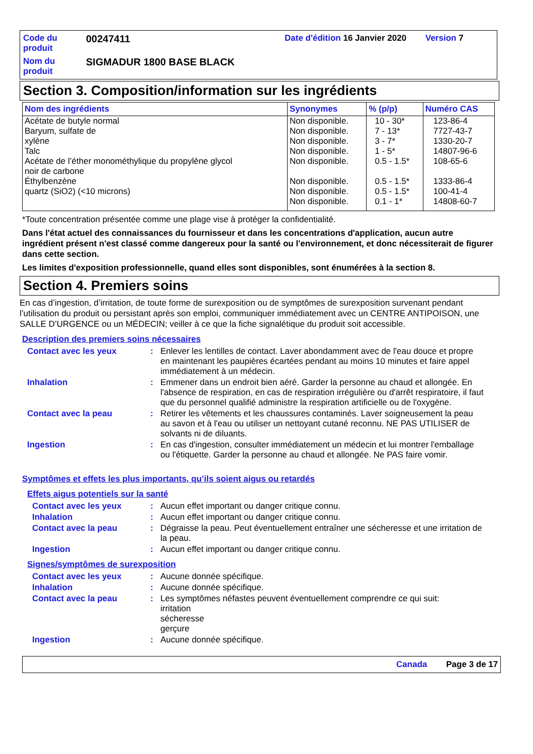Code du produit
00247411
Date d'édition 16 Janvier 2020
Version 7
Nom du produit
SIGMADUR 1800 BASE BLACK
Section 3. Composition/information sur les ingrédients
| Nom des ingrédients | Synonymes | % (p/p) | Numéro CAS |
| --- | --- | --- | --- |
| Acétate de butyle normal Baryum, sulfate de xylène Talc Acétate de l’éther monométhylique du propylène glycol noir de carbone Éthylbenzène quartz (SiO2) (<10 microns) | Non disponible. Non disponible. Non disponible. Non disponible. Non disponible. Non disponible. Non disponible. Non disponible. | 10 - 30* 7 - 13* 3 - 7* 1 - 5* 0.5 - 1.5* 0.5 - 1.5* 0.5 - 1.5* 0.1 - 1* | 123-86-4 7727-43-7 1330-20-7 14807-96-6 108-65-6 1333-86-4 100-41-4 14808-60-7 |
*Toute concentration présentée comme une plage vise à protéger la confidentialité.
Dans l'état actuel des connaissances du fournisseur et dans les concentrations d'application, aucun autre ingrédient présent n'est classé comme dangereux pour la santé ou l'environnement, et donc nécessiterait de figurer dans cette section.
Les limites d'exposition professionnelle, quand elles sont disponibles, sont énumérées à la section 8.
Section 4. Premiers soins
En cas d’ingestion, d’irritation, de toute forme de surexposition ou de symptômes de surexposition survenant pendant l’utilisation du produit ou persistant après son emploi, communiquer immédiatement avec un CENTRE ANTIPOISON, une SALLE D’URGENCE ou un MÉDECIN; veiller à ce que la fiche signalétique du produit soit accessible.
Description des premiers soins nécessaires
Contact avec les yeux: Enlever les lentilles de contact. Laver abondamment avec de l'eau douce et propre en maintenant les paupières écartées pendant au moins 10 minutes et faire appel immédiatement à un médecin.
Inhalation: Emmener dans un endroit bien aéré. Garder la personne au chaud et allongée. En l'absence de respiration, en cas de respiration irrégulière ou d'arrêt respiratoire, il faut que du personnel qualifié administre la respiration artificielle ou de l'oxygène.
Contact avec la peau: Retirer les vêtements et les chaussures contaminés. Laver soigneusement la peau au savon et à l'eau ou utiliser un nettoyant cutané reconnu. NE PAS UTILISER de solvants ni de diluants.
Ingestion: En cas d'ingestion, consulter immédiatement un médecin et lui montrer l'emballage ou l'étiquette. Garder la personne au chaud et allongée. Ne PAS faire vomir.
Symptômes et effets les plus importants, qu’ils soient aigus ou retardés
Effets aigus potentiels sur la santé
Contact avec les yeux: Aucun effet important ou danger critique connu.
Inhalation: Aucun effet important ou danger critique connu.
Contact avec la peau: Dégraisse la peau. Peut éventuellement entraîner une sécheresse et une irritation de la peau.
Ingestion: Aucun effet important ou danger critique connu.
Signes/symptômes de surexposition
Contact avec les yeux: Aucune donnée spécifique.
Inhalation: Aucune donnée spécifique.
Contact avec la peau: Les symptômes néfastes peuvent éventuellement comprendre ce qui suit:
irritation
sécheresse
gerçure
Ingestion: Aucune donnée spécifique.
Canada Page 3 de 17